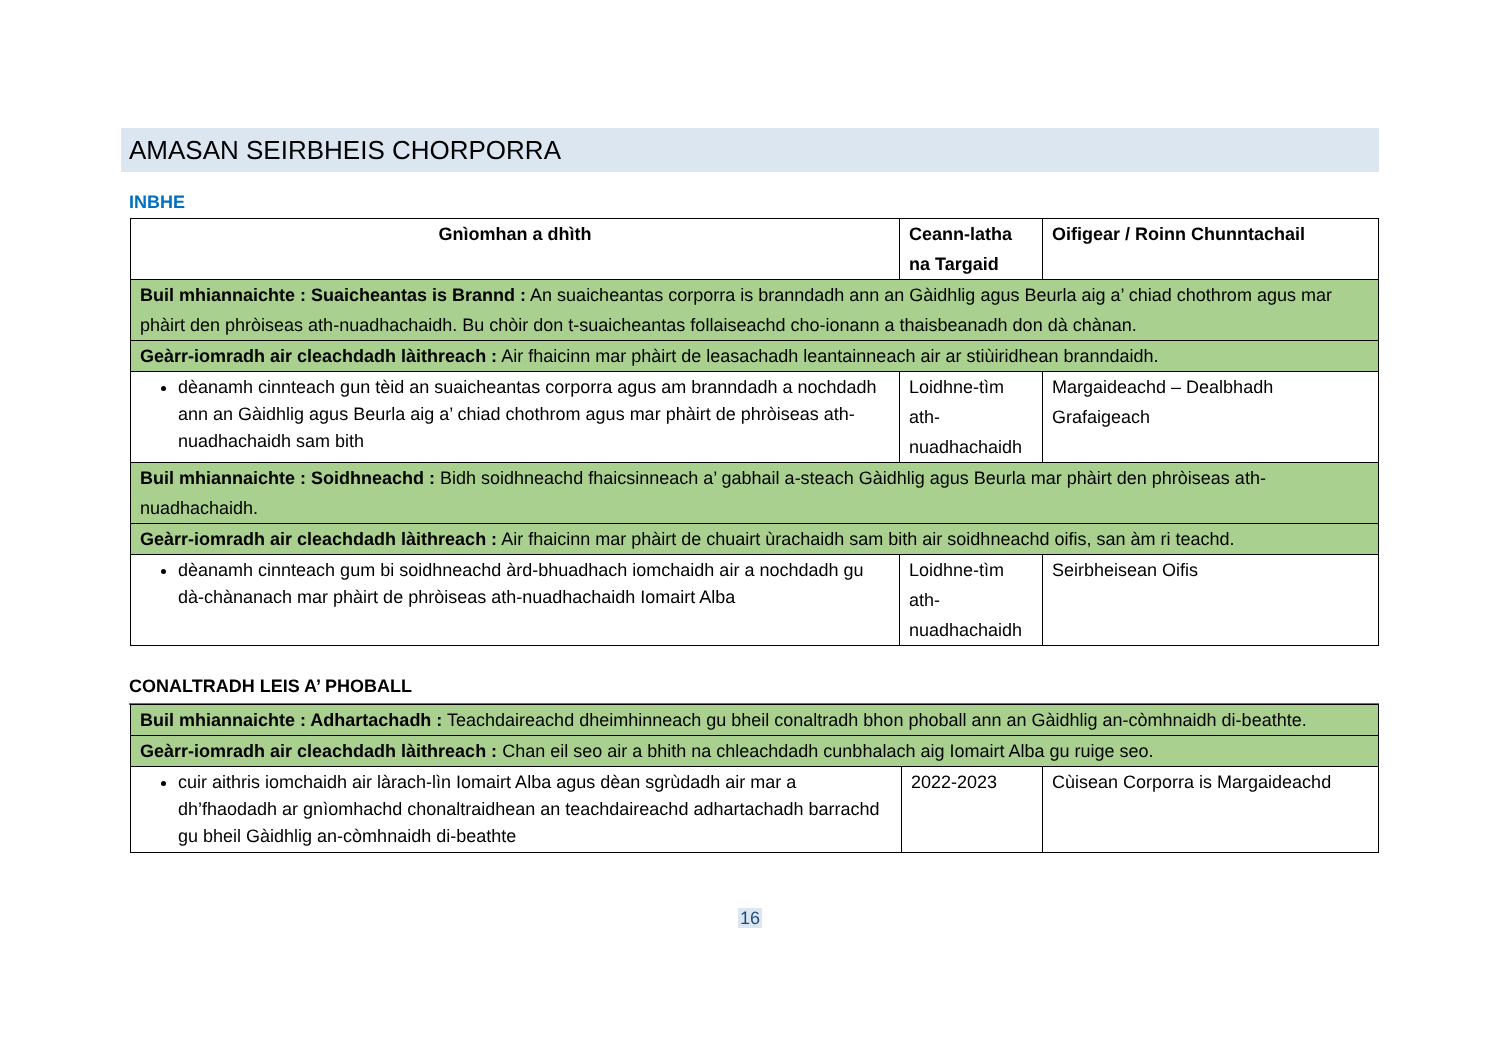AMASAN SEIRBHEIS CHORPORRA
INBHE
| Gnìomhan a dhìth | Ceann-latha na Targaid | Oifigear / Roinn Chunntachail |
| --- | --- | --- |
| Buil mhiannaichte : Suaicheantas is Brannd : An suaicheantas corporra is branndadh ann an Gàidhlig agus Beurla aig a’ chiad chothrom agus mar phàirt den phròiseas ath-nuadhachaidh. Bu chòir don t-suaicheantas follaiseachd cho-ionann a thaisbeanadh don dà chànan. | | |
| Geàrr-iomradh air cleachdadh làithreach : Air fhaicinn mar phàirt de leasachadh leantainneach air ar stiùiridhean branndaidh. | | |
| dèanamh cinnteach gun tèid an suaicheantas corporra agus am branndadh a nochdadh ann an Gàidhlig agus Beurla aig a’ chiad chothrom agus mar phàirt de phròiseas ath-nuadhachaidh sam bith | Loidhne-tìm ath-nuadhachaidh | Margaideachd – Dealbhadh Grafaigeach |
| Buil mhiannaichte : Soidhneachd : Bidh soidhneachd fhaicsinneach a’ gabhail a-steach Gàidhlig agus Beurla mar phàirt den phròiseas ath-nuadhachaidh. | | |
| Geàrr-iomradh air cleachdadh làithreach : Air fhaicinn mar phàirt de chuairt ùrachaidh sam bith air soidhneachd oifis, san àm ri teachd. | | |
| dèanamh cinnteach gum bi soidhneachd àrd-bhuadhach iomchaidh air a nochdadh gu dà-chànanach mar phàirt de phròiseas ath-nuadhachaidh Iomairt Alba | Loidhne-tìm ath-nuadhachaidh | Seirbheisean Oifis |
CONALTRADH LEIS A’ PHOBALL
| Buil mhiannaichte : Adhartachadh : Teachdaireachd dheimhinneach gu bheil conaltradh bhon phoball ann an Gàidhlig an-còmhnaidh di-beathte. | | |
| Geàrr-iomradh air cleachdadh làithreach : Chan eil seo air a bhith na chleachdadh cunbhalach aig Iomairt Alba gu ruige seo. | | |
| cuir aithris iomchaidh air làrach-lìn Iomairt Alba agus dèan sgrùdadh air mar a dh’fhaodadh ar gnìomhachd chonaltraidhean an teachdaireachd adhartachadh barrachd gu bheil Gàidhlig an-còmhnaidh di-beathte | 2022-2023 | Cùisean Corporra is Margaideachd |
16